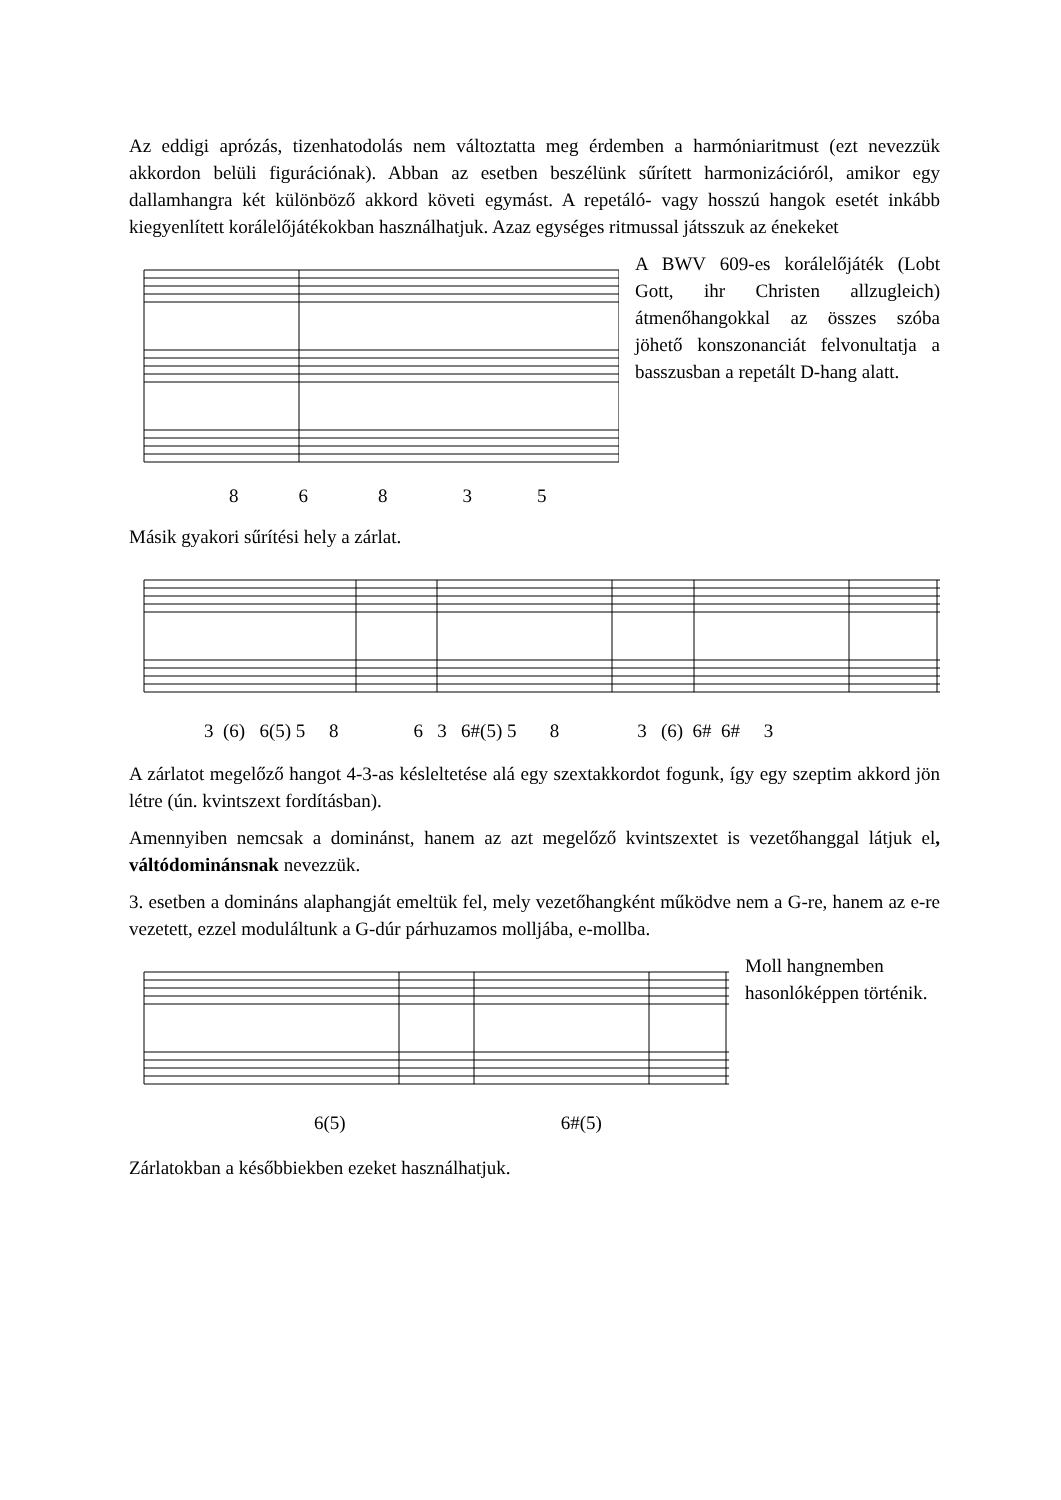Az eddigi aprózás, tizenhatodolás nem változtatta meg érdemben a harmóniaritmust (ezt nevezzük akkordon belüli figurációnak). Abban az esetben beszélünk sűrített harmonizációról, amikor egy dallamhangra két különböző akkord követi egymást. A repetáló- vagy hosszú hangok esetét inkább kiegyenlített korálelőjátékokban használhatjuk. Azaz egységes ritmussal játsszuk az énekeket
86835 A BWV 609-es korálelőjáték (Lobt Gott, ihr Christen allzugleich) átmenőhangokkal az összes szóba jöhető konszonanciát felvonultatja a basszusban a repetált D-hang alatt.
Másik gyakori sűrítési hely a zárlat.
3 (6) 6(5) 5 8 6 3 6#(5) 5 8 3 (6) 6# 6# 3
A zárlatot megelőző hangot 4-3-as késleltetése alá egy szextakkordot fogunk, így egy szeptim akkord jön létre (ún. kvintszext fordításban).
Amennyiben nemcsak a dominánst, hanem az azt megelőző kvintszextet is vezetőhanggal látjuk el, váltódominánsnak nevezzük.
3. esetben a domináns alaphangját emeltük fel, mely vezetőhangként működve nem a G-re, hanem az e-re vezetett, ezzel moduláltunk a G-dúr párhuzamos molljába, e-mollba.
6(5) 6#(5) Moll hangnemben hasonlóképpen történik.
Zárlatokban a későbbiekben ezeket használhatjuk.